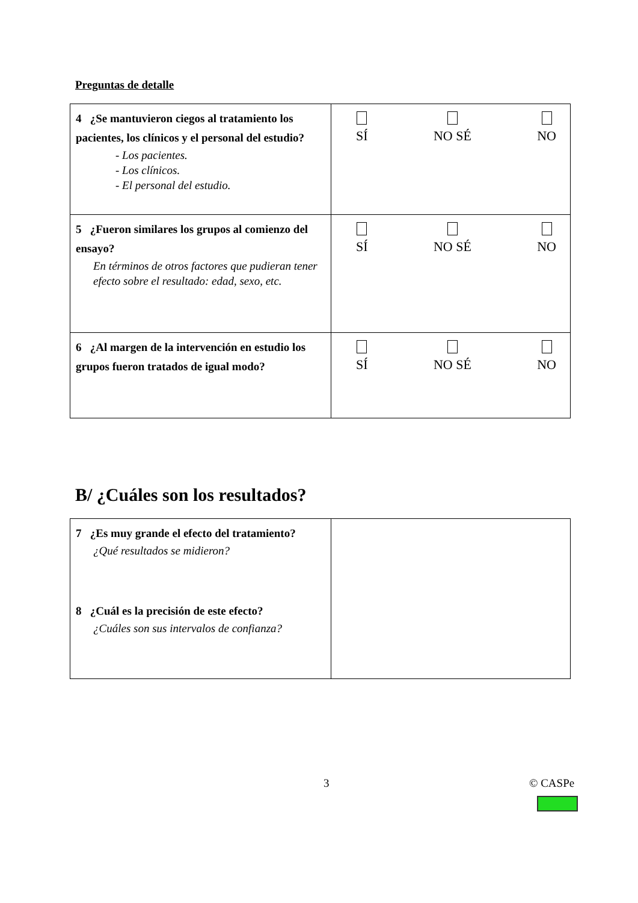Preguntas de detalle
| 4 ¿Se mantuvieron ciegos al tratamiento los pacientes, los clínicos y el personal del estudio? - Los pacientes. - Los clínicos. - El personal del estudio. | SÍ NO SÉ NO |
| 5 ¿Fueron similares los grupos al comienzo del ensayo? En términos de otros factores que pudieran tener efecto sobre el resultado: edad, sexo, etc. | SÍ NO SÉ NO |
| 6 ¿Al margen de la intervención en estudio los grupos fueron tratados de igual modo? | SÍ NO SÉ NO |
B/ ¿Cuáles son los resultados?
| 7 ¿Es muy grande el efecto del tratamiento? ¿Qué resultados se midieron? 8 ¿Cuál es la precisión de este efecto? ¿Cuáles son sus intervalos de confianza? | |
3 © CASPe